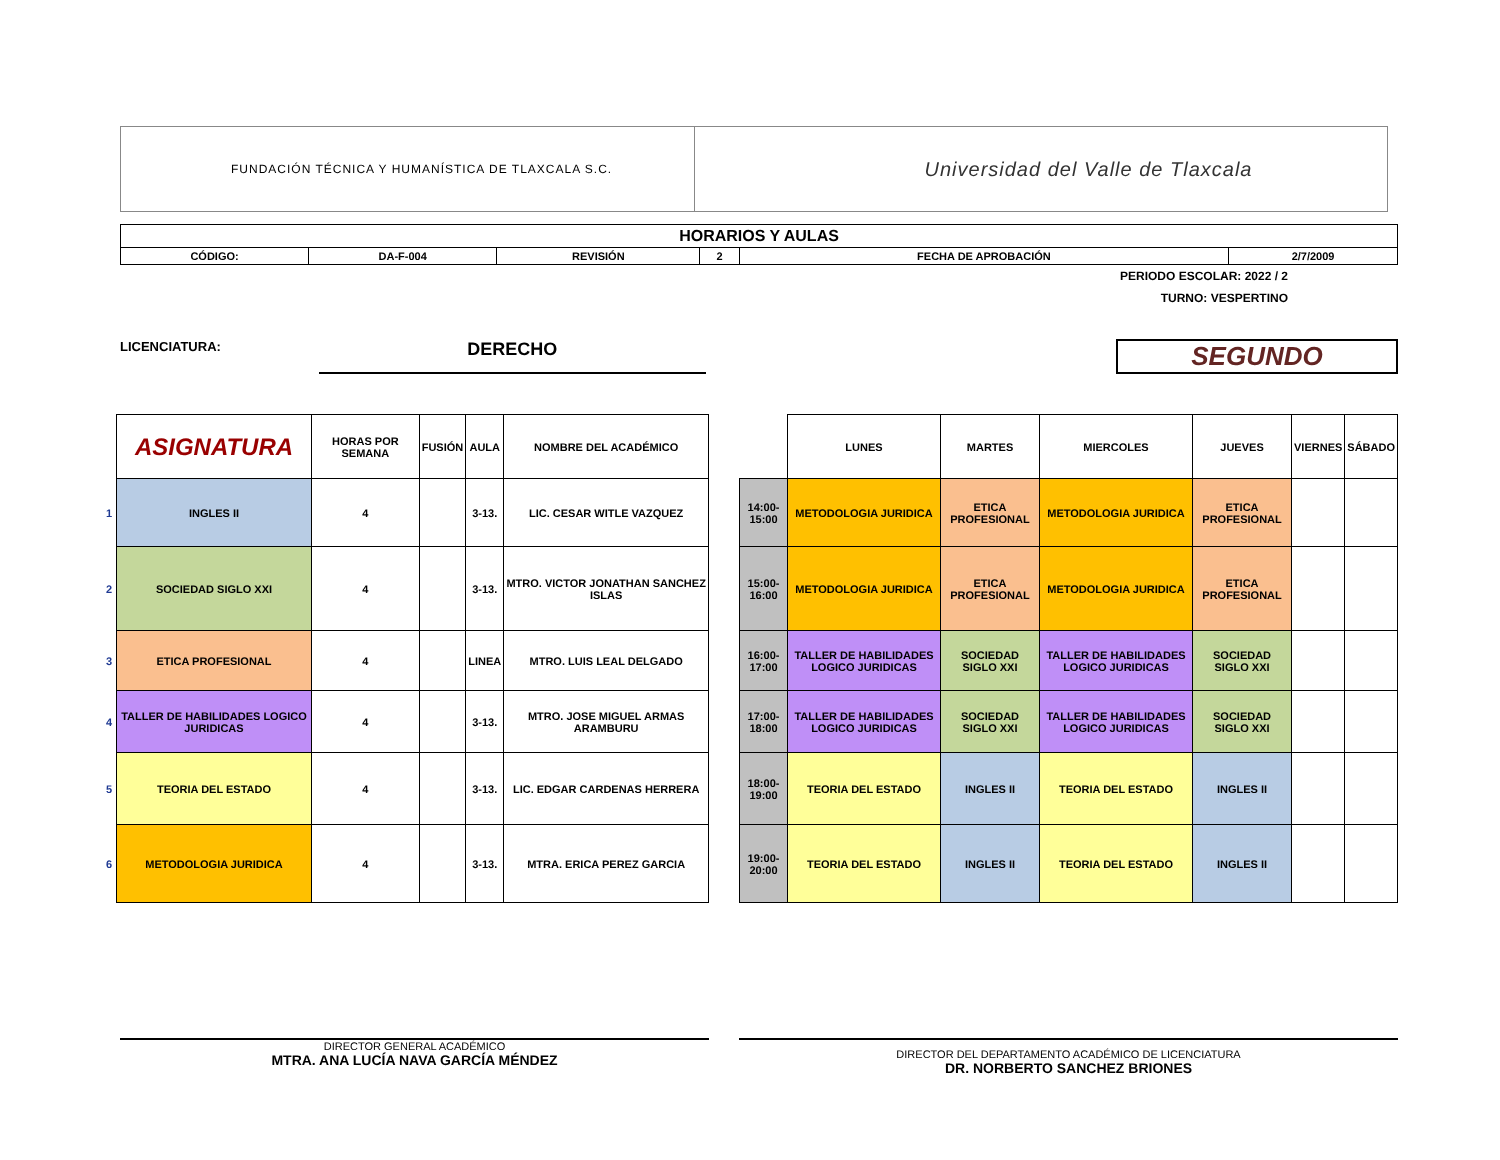FUNDACIÓN TÉCNICA Y HUMANÍSTICA DE TLAXCALA S.C.
Universidad del Valle de Tlaxcala
| HORARIOS Y AULAS | | | | | |
| CÓDIGO: | DA-F-004 | REVISIÓN | 2 | FECHA DE APROBACIÓN | 2/7/2009 |
PERIODO ESCOLAR: 2022 / 2
TURNO: VESPERTINO
LICENCIATURA: DERECHO SEGUNDO
| | ASIGNATURA | HORAS POR SEMANA | FUSIÓN | AULA | NOMBRE DEL ACADÉMICO |
| 1 | INGLES II | 4 | | 3-13. | LIC. CESAR WITLE VAZQUEZ |
| 2 | SOCIEDAD SIGLO XXI | 4 | | 3-13. | MTRO. VICTOR JONATHAN SANCHEZ ISLAS |
| 3 | ETICA PROFESIONAL | 4 | | LINEA | MTRO. LUIS LEAL DELGADO |
| 4 | TALLER DE HABILIDADES LOGICO JURIDICAS | 4 | | 3-13. | MTRO. JOSE MIGUEL ARMAS ARAMBURU |
| 5 | TEORIA DEL ESTADO | 4 | | 3-13. | LIC. EDGAR CARDENAS HERRERA |
| 6 | METODOLOGIA JURIDICA | 4 | | 3-13. | MTRA. ERICA PEREZ GARCIA |
| | LUNES | MARTES | MIERCOLES | JUEVES | VIERNES | SÁBADO |
| 14:00-15:00 | METODOLOGIA JURIDICA | ETICA PROFESIONAL | METODOLOGIA JURIDICA | ETICA PROFESIONAL | | |
| 15:00-16:00 | METODOLOGIA JURIDICA | ETICA PROFESIONAL | METODOLOGIA JURIDICA | ETICA PROFESIONAL | | |
| 16:00-17:00 | TALLER DE HABILIDADES LOGICO JURIDICAS | SOCIEDAD SIGLO XXI | TALLER DE HABILIDADES LOGICO JURIDICAS | SOCIEDAD SIGLO XXI | | |
| 17:00-18:00 | TALLER DE HABILIDADES LOGICO JURIDICAS | SOCIEDAD SIGLO XXI | TALLER DE HABILIDADES LOGICO JURIDICAS | SOCIEDAD SIGLO XXI | | |
| 18:00-19:00 | TEORIA DEL ESTADO | INGLES II | TEORIA DEL ESTADO | INGLES II | | |
| 19:00-20:00 | TEORIA DEL ESTADO | INGLES II | TEORIA DEL ESTADO | INGLES II | | |
DIRECTOR GENERAL ACADÉMICO
MTRA. ANA LUCÍA NAVA GARCÍA MÉNDEZ
DIRECTOR DEL DEPARTAMENTO ACADÉMICO DE LICENCIATURA
DR. NORBERTO SANCHEZ BRIONES